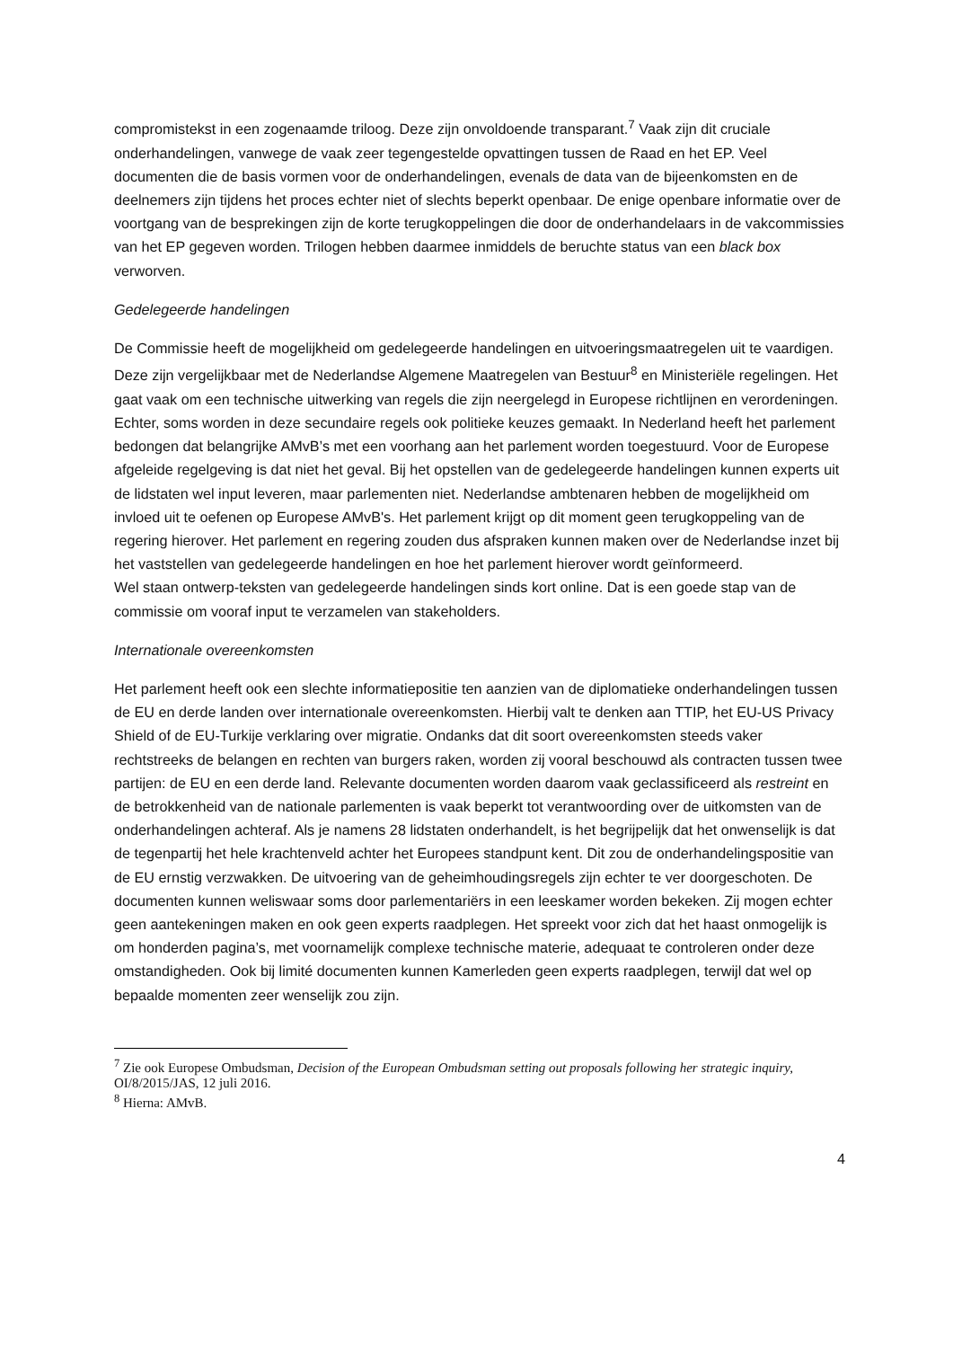compromistekst in een zogenaamde triloog. Deze zijn onvoldoende transparant.<sup>7</sup> Vaak zijn dit cruciale onderhandelingen, vanwege de vaak zeer tegengestelde opvattingen tussen de Raad en het EP. Veel documenten die de basis vormen voor de onderhandelingen, evenals de data van de bijeenkomsten en de deelnemers zijn tijdens het proces echter niet of slechts beperkt openbaar. De enige openbare informatie over de voortgang van de besprekingen zijn de korte terugkoppelingen die door de onderhandelaars in de vakcommissies van het EP gegeven worden. Trilogen hebben daarmee inmiddels de beruchte status van een black box verworven.
Gedelegeerde handelingen
De Commissie heeft de mogelijkheid om gedelegeerde handelingen en uitvoeringsmaatregelen uit te vaardigen. Deze zijn vergelijkbaar met de Nederlandse Algemene Maatregelen van Bestuur<sup>8</sup> en Ministeriële regelingen. Het gaat vaak om een technische uitwerking van regels die zijn neergelegd in Europese richtlijnen en verordeningen. Echter, soms worden in deze secundaire regels ook politieke keuzes gemaakt. In Nederland heeft het parlement bedongen dat belangrijke AMvB’s met een voorhang aan het parlement worden toegestuurd. Voor de Europese afgeleide regelgeving is dat niet het geval. Bij het opstellen van de gedelegeerde handelingen kunnen experts uit de lidstaten wel input leveren, maar parlementen niet. Nederlandse ambtenaren hebben de mogelijkheid om invloed uit te oefenen op Europese AMvB's. Het parlement krijgt op dit moment geen terugkoppeling van de regering hierover. Het parlement en regering zouden dus afspraken kunnen maken over de Nederlandse inzet bij het vaststellen van gedelegeerde handelingen en hoe het parlement hierover wordt geïnformeerd.
Wel staan ontwerp-teksten van gedelegeerde handelingen sinds kort online. Dat is een goede stap van de commissie om vooraf input te verzamelen van stakeholders.
Internationale overeenkomsten
Het parlement heeft ook een slechte informatiepositie ten aanzien van de diplomatieke onderhandelingen tussen de EU en derde landen over internationale overeenkomsten. Hierbij valt te denken aan TTIP, het EU-US Privacy Shield of de EU-Turkije verklaring over migratie. Ondanks dat dit soort overeenkomsten steeds vaker rechtstreeks de belangen en rechten van burgers raken, worden zij vooral beschouwd als contracten tussen twee partijen: de EU en een derde land. Relevante documenten worden daarom vaak geclassificeerd als restreint en de betrokkenheid van de nationale parlementen is vaak beperkt tot verantwoording over de uitkomsten van de onderhandelingen achteraf. Als je namens 28 lidstaten onderhandelt, is het begrijpelijk dat het onwenselijk is dat de tegenpartij het hele krachtenveld achter het Europees standpunt kent. Dit zou de onderhandelingspositie van de EU ernstig verzwakken. De uitvoering van de geheimhoudingsregels zijn echter te ver doorgeschoten. De documenten kunnen weliswaar soms door parlementariërs in een leeskamer worden bekeken. Zij mogen echter geen aantekeningen maken en ook geen experts raadplegen. Het spreekt voor zich dat het haast onmogelijk is om honderden pagina’s, met voornamelijk complexe technische materie, adequaat te controleren onder deze omstandigheden. Ook bij limité documenten kunnen Kamerleden geen experts raadplegen, terwijl dat wel op bepaalde momenten zeer wenselijk zou zijn.
<sup>7</sup> Zie ook Europese Ombudsman, Decision of the European Ombudsman setting out proposals following her strategic inquiry, OI/8/2015/JAS, 12 juli 2016.
<sup>8</sup> Hierna: AMvB.
4